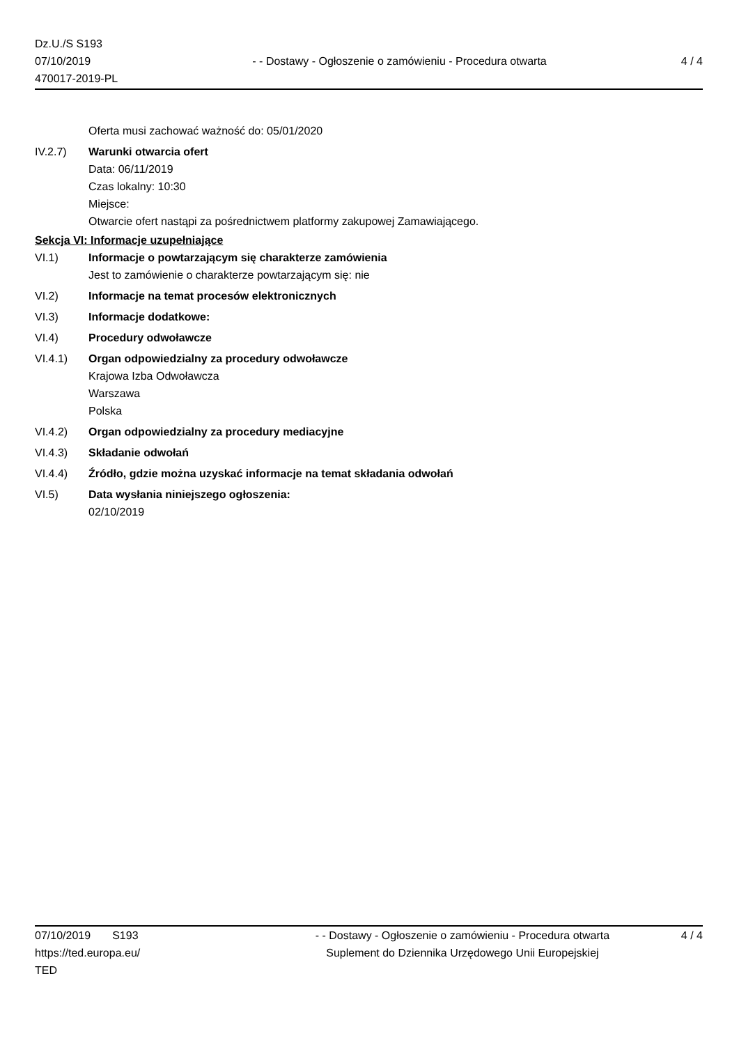Dz.U./S S193
07/10/2019
470017-2019-PL
- - Dostawy - Ogłoszenie o zamówieniu - Procedura otwarta
4 / 4
Oferta musi zachować ważność do: 05/01/2020
IV.2.7) Warunki otwarcia ofert
Data: 06/11/2019
Czas lokalny: 10:30
Miejsce:
Otwarcie ofert nastąpi za pośrednictwem platformy zakupowej Zamawiającego.
Sekcja VI: Informacje uzupełniające
VI.1) Informacje o powtarzającym się charakterze zamówienia
Jest to zamówienie o charakterze powtarzającym się: nie
VI.2) Informacje na temat procesów elektronicznych
VI.3) Informacje dodatkowe:
VI.4) Procedury odwoławcze
VI.4.1) Organ odpowiedzialny za procedury odwoławcze
Krajowa Izba Odwoławcza
Warszawa
Polska
VI.4.2) Organ odpowiedzialny za procedury mediacyjne
VI.4.3) Składanie odwołań
VI.4.4) Źródło, gdzie można uzyskać informacje na temat składania odwołań
VI.5) Data wysłania niniejszego ogłoszenia:
02/10/2019
07/10/2019 S193
https://ted.europa.eu/
TED
- - Dostawy - Ogłoszenie o zamówieniu - Procedura otwarta
Suplement do Dziennika Urzędowego Unii Europejskiej
4 / 4